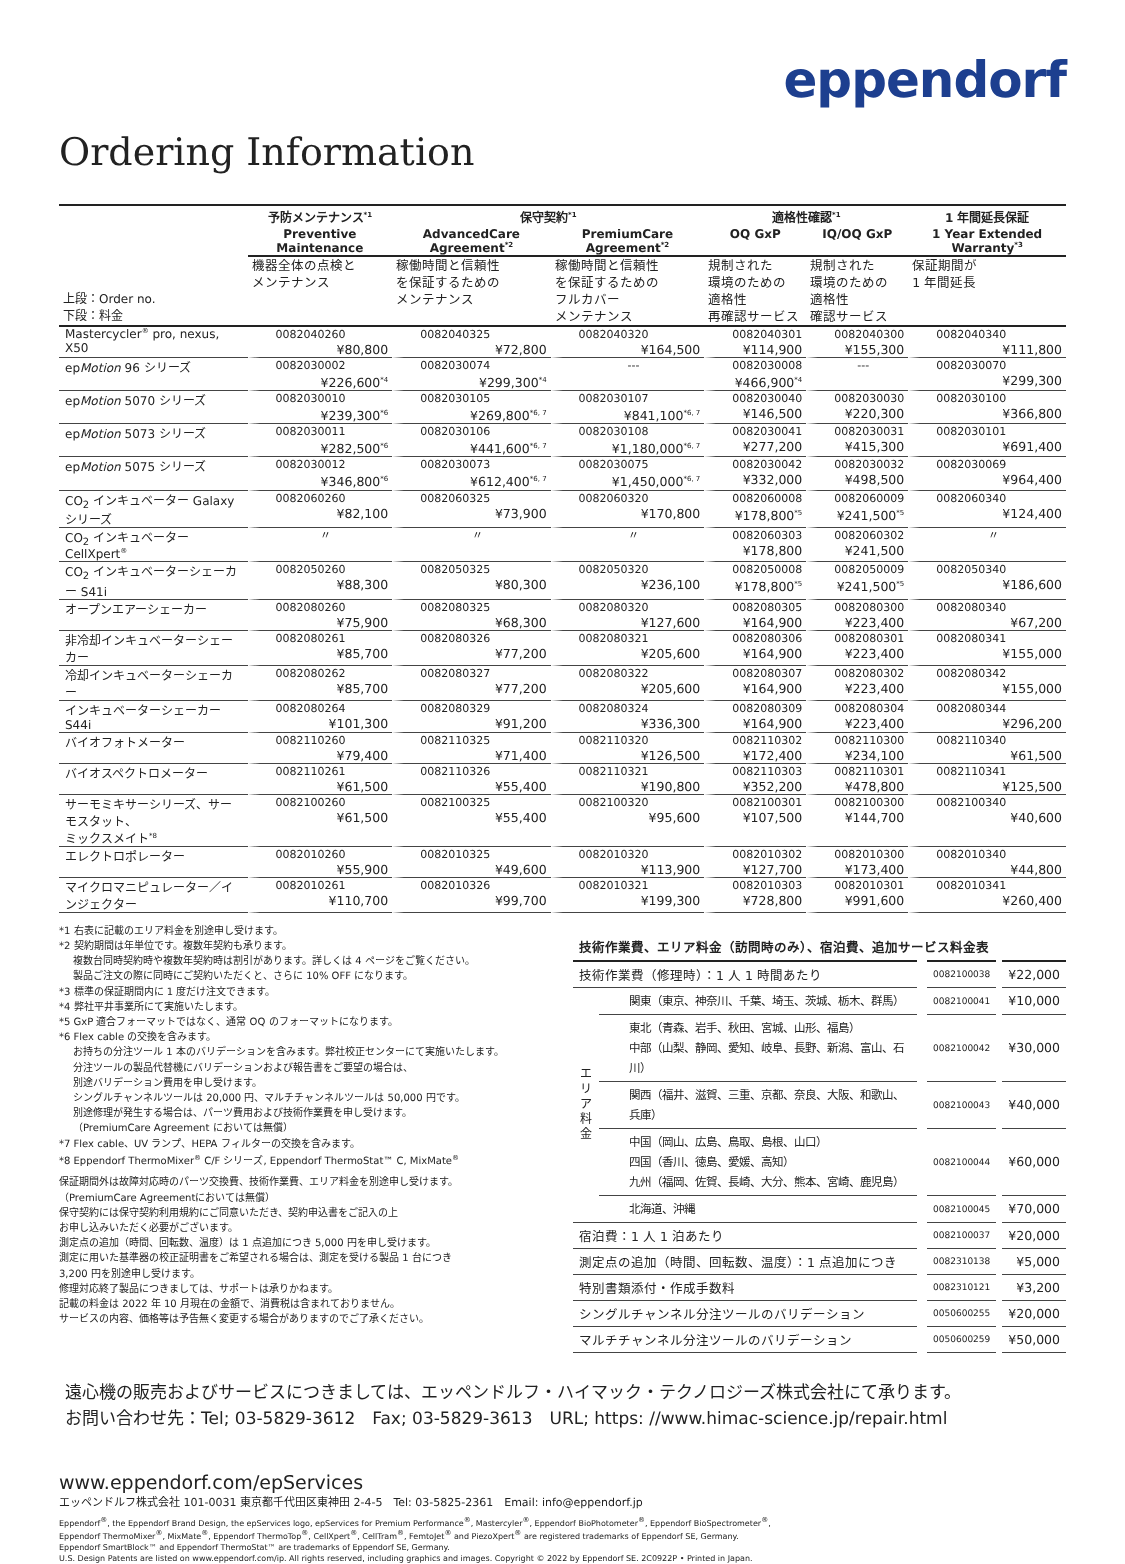eppendorf
Ordering Information
| | 予防メンテナンス<sup>*1</sup> | 保守契約<sup>*1</sup> | | 適格性確認<sup>*1</sup> | | 1 年間延長保証 |
| --- | --- | --- | --- | --- | --- | --- |
| | Preventive Maintenance | AdvancedCare Agreement<sup>*2</sup> | PremiumCare Agreement<sup>*2</sup> | OQ GxP | IQ/OQ GxP | 1 Year Extended Warranty<sup>*3</sup> |
| 上段：Order no. 下段：料金 | 機器全体の点検と メンテナンス | 稼働時間と信頼性 を保証するための メンテナンス | 稼働時間と信頼性 を保証するための フルカバー メンテナンス | 規制された 環境のための 適格性 再確認サービス | 規制された 環境のための 適格性 確認サービス | 保証期間が 1 年間延長 |
| Mastercycler<sup>®</sup> pro, nexus, X50 | 0082040260 ¥80,800 | 0082040325 ¥72,800 | 0082040320 ¥164,500 | 0082040301 ¥114,900 | 0082040300 ¥155,300 | 0082040340 ¥111,800 |
| ep Motion 96 シリーズ | 0082030002 ¥226,600<sup>*4</sup> | 0082030074 ¥299,300<sup>*4</sup> | --- | 0082030008 ¥466,900<sup>*4</sup> | --- | 0082030070 ¥299,300 |
| ep Motion 5070 シリーズ | 0082030010 ¥239,300<sup>*6</sup> | 0082030105 ¥269,800<sup>*6, 7</sup> | 0082030107 ¥841,100<sup>*6, 7</sup> | 0082030040 ¥146,500 | 0082030030 ¥220,300 | 0082030100 ¥366,800 |
| ep Motion 5073 シリーズ | 0082030011 ¥282,500<sup>*6</sup> | 0082030106 ¥441,600<sup>*6, 7</sup> | 0082030108 ¥1,180,000<sup>*6, 7</sup> | 0082030041 ¥277,200 | 0082030031 ¥415,300 | 0082030101 ¥691,400 |
| ep Motion 5075 シリーズ | 0082030012 ¥346,800<sup>*6</sup> | 0082030073 ¥612,400<sup>*6, 7</sup> | 0082030075 ¥1,450,000<sup>*6, 7</sup> | 0082030042 ¥332,000 | 0082030032 ¥498,500 | 0082030069 ¥964,400 |
| CO<sub>2</sub> インキュベーター Galaxy シリーズ | 0082060260 ¥82,100 | 0082060325 ¥73,900 | 0082060320 ¥170,800 | 0082060008 ¥178,800<sup>*5</sup> | 0082060009 ¥241,500<sup>*5</sup> | 0082060340 ¥124,400 |
| CO<sub>2</sub> インキュベーター CellXpert<sup>®</sup> | 〃 | 〃 | 〃 | 0082060303 ¥178,800 | 0082060302 ¥241,500 | 〃 |
| CO<sub>2</sub> インキュベーターシェーカー S41i | 0082050260 ¥88,300 | 0082050325 ¥80,300 | 0082050320 ¥236,100 | 0082050008 ¥178,800<sup>*5</sup> | 0082050009 ¥241,500<sup>*5</sup> | 0082050340 ¥186,600 |
| オープンエアーシェーカー | 0082080260 ¥75,900 | 0082080325 ¥68,300 | 0082080320 ¥127,600 | 0082080305 ¥164,900 | 0082080300 ¥223,400 | 0082080340 ¥67,200 |
| 非冷却インキュベーターシェーカー | 0082080261 ¥85,700 | 0082080326 ¥77,200 | 0082080321 ¥205,600 | 0082080306 ¥164,900 | 0082080301 ¥223,400 | 0082080341 ¥155,000 |
| 冷却インキュベーターシェーカー | 0082080262 ¥85,700 | 0082080327 ¥77,200 | 0082080322 ¥205,600 | 0082080307 ¥164,900 | 0082080302 ¥223,400 | 0082080342 ¥155,000 |
| インキュベーターシェーカー S44i | 0082080264 ¥101,300 | 0082080329 ¥91,200 | 0082080324 ¥336,300 | 0082080309 ¥164,900 | 0082080304 ¥223,400 | 0082080344 ¥296,200 |
| バイオフォトメーター | 0082110260 ¥79,400 | 0082110325 ¥71,400 | 0082110320 ¥126,500 | 0082110302 ¥172,400 | 0082110300 ¥234,100 | 0082110340 ¥61,500 |
| バイオスペクトロメーター | 0082110261 ¥61,500 | 0082110326 ¥55,400 | 0082110321 ¥190,800 | 0082110303 ¥352,200 | 0082110301 ¥478,800 | 0082110341 ¥125,500 |
| サーモミキサーシリーズ、サーモスタット、 ミックスメイト<sup>*8</sup> | 0082100260 ¥61,500 | 0082100325 ¥55,400 | 0082100320 ¥95,600 | 0082100301 ¥107,500 | 0082100300 ¥144,700 | 0082100340 ¥40,600 |
| エレクトロポレーター | 0082010260 ¥55,900 | 0082010325 ¥49,600 | 0082010320 ¥113,900 | 0082010302 ¥127,700 | 0082010300 ¥173,400 | 0082010340 ¥44,800 |
| マイクロマニピュレーター／インジェクター | 0082010261 ¥110,700 | 0082010326 ¥99,700 | 0082010321 ¥199,300 | 0082010303 ¥728,800 | 0082010301 ¥991,600 | 0082010341 ¥260,400 |
*1 右表に記載のエリア料金を別途申し受けます。
*2 契約期間は年単位です。複数年契約も承ります。
複数台同時契約時や複数年契約時は割引があります。詳しくは 4 ページをご覧ください。
製品ご注文の際に同時にご契約いただくと、さらに 10% OFF になります。
*3 標準の保証期間内に 1 度だけ注文できます。
*4 弊社平井事業所にて実施いたします。
*5 GxP 適合フォーマットではなく、通常 OQ のフォーマットになります。
*6 Flex cable の交換を含みます。
お持ちの分注ツール 1 本のバリデーションを含みます。弊社校正センターにて実施いたします。
分注ツールの製品代替機にバリデーションおよび報告書をご要望の場合は、
別途バリデーション費用を申し受けます。
シングルチャンネルツールは 20,000 円、マルチチャンネルツールは 50,000 円です。
別途修理が発生する場合は、パーツ費用および技術作業費を申し受けます。
（PremiumCare Agreement においては無償）
*7 Flex cable、UV ランプ、HEPA フィルターの交換を含みます。
*8 Eppendorf ThermoMixer<sup>®</sup> C/F シリーズ, Eppendorf ThermoStat™ C, MixMate<sup>®</sup>
保証期間外は故障対応時のパーツ交換費、技術作業費、エリア料金を別途申し受けます。
（PremiumCare Agreementにおいては無償）
保守契約には保守契約利用規約にご同意いただき、契約申込書をご記入の上
お申し込みいただく必要がございます。
測定点の追加（時間、回転数、温度）は 1 点追加につき 5,000 円を申し受けます。
測定に用いた基準器の校正証明書をご希望される場合は、測定を受ける製品 1 台につき
3,200 円を別途申し受けます。
修理対応終了製品につきましては、サポートは承りかねます。
記載の料金は 2022 年 10 月現在の金額で、消費税は含まれておりません。
サービスの内容、価格等は予告無く変更する場合がありますのでご了承ください。
技術作業費、エリア料金（訪問時のみ）、宿泊費、追加サービス料金表
| 技術作業費（修理時）：1 人 1 時間あたり | | 0082100038 | ¥22,000 |
| エ リ ア 料 金 | 関東（東京、神奈川、千葉、埼玉、茨城、栃木、群馬） | 0082100041 | ¥10,000 |
| | 東北（青森、岩手、秋田、宮城、山形、福島） 中部（山梨、静岡、愛知、岐阜、長野、新潟、富山、石川） | 0082100042 | ¥30,000 |
| | 関西（福井、滋賀、三重、京都、奈良、大阪、和歌山、兵庫） | 0082100043 | ¥40,000 |
| | 中国（岡山、広島、鳥取、島根、山口） 四国（香川、徳島、愛媛、高知） 九州（福岡、佐賀、長崎、大分、熊本、宮崎、鹿児島） | 0082100044 | ¥60,000 |
| | 北海道、沖縄 | 0082100045 | ¥70,000 |
| 宿泊費：1 人 1 泊あたり | | 0082100037 | ¥20,000 |
| 測定点の追加（時間、回転数、温度）：1 点追加につき | | 0082310138 | ¥5,000 |
| 特別書類添付・作成手数料 | | 0082310121 | ¥3,200 |
| シングルチャンネル分注ツールのバリデーション | | 0050600255 | ¥20,000 |
| マルチチャンネル分注ツールのバリデーション | | 0050600259 | ¥50,000 |
遠心機の販売およびサービスにつきましては、エッペンドルフ・ハイマック・テクノロジーズ株式会社にて承ります。
お問い合わせ先：Tel; 03-5829-3612　Fax; 03-5829-3613　URL; https: //www.himac-science.jp/repair.html
www.eppendorf.com/epServices
エッペンドルフ株式会社 101-0031 東京都千代田区東神田 2-4-5　Tel: 03-5825-2361　Email: info@eppendorf.jp
Eppendorf<sup>®</sup>, the Eppendorf Brand Design, the epServices logo, epServices for Premium Performance<sup>®</sup>, Mastercyler<sup>®</sup>, Eppendorf BioPhotometer<sup>®</sup>, Eppendorf BioSpectrometer<sup>®</sup>,
Eppendorf ThermoMixer<sup>®</sup>, MixMate<sup>®</sup>, Eppendorf ThermoTop<sup>®</sup>, CellXpert<sup>®</sup>, CellTram<sup>®</sup>, FemtoJet<sup>®</sup> and PiezoXpert<sup>®</sup> are registered trademarks of Eppendorf SE, Germany.
Eppendorf SmartBlock™ and Eppendorf ThermoStat™ are trademarks of Eppendorf SE, Germany.
U.S. Design Patents are listed on www.eppendorf.com/ip. All rights reserved, including graphics and images. Copyright © 2022 by Eppendorf SE. 2C0922P • Printed in Japan.